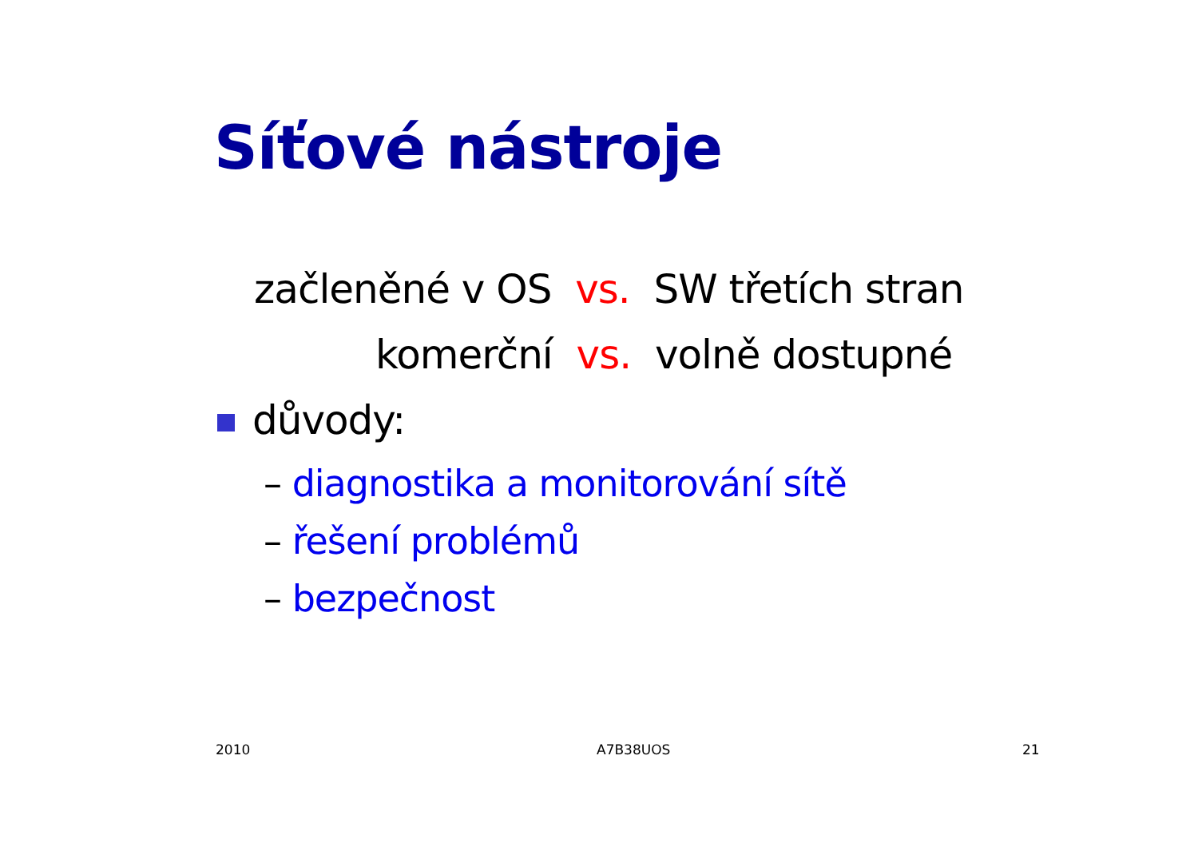Síťové nástroje
začleněné v OS vs. SW třetích stran
komerční vs. volně dostupné
důvody:
– diagnostika a monitorování sítě
– řešení problémů
– bezpečnost
2010 A7B38UOS 21